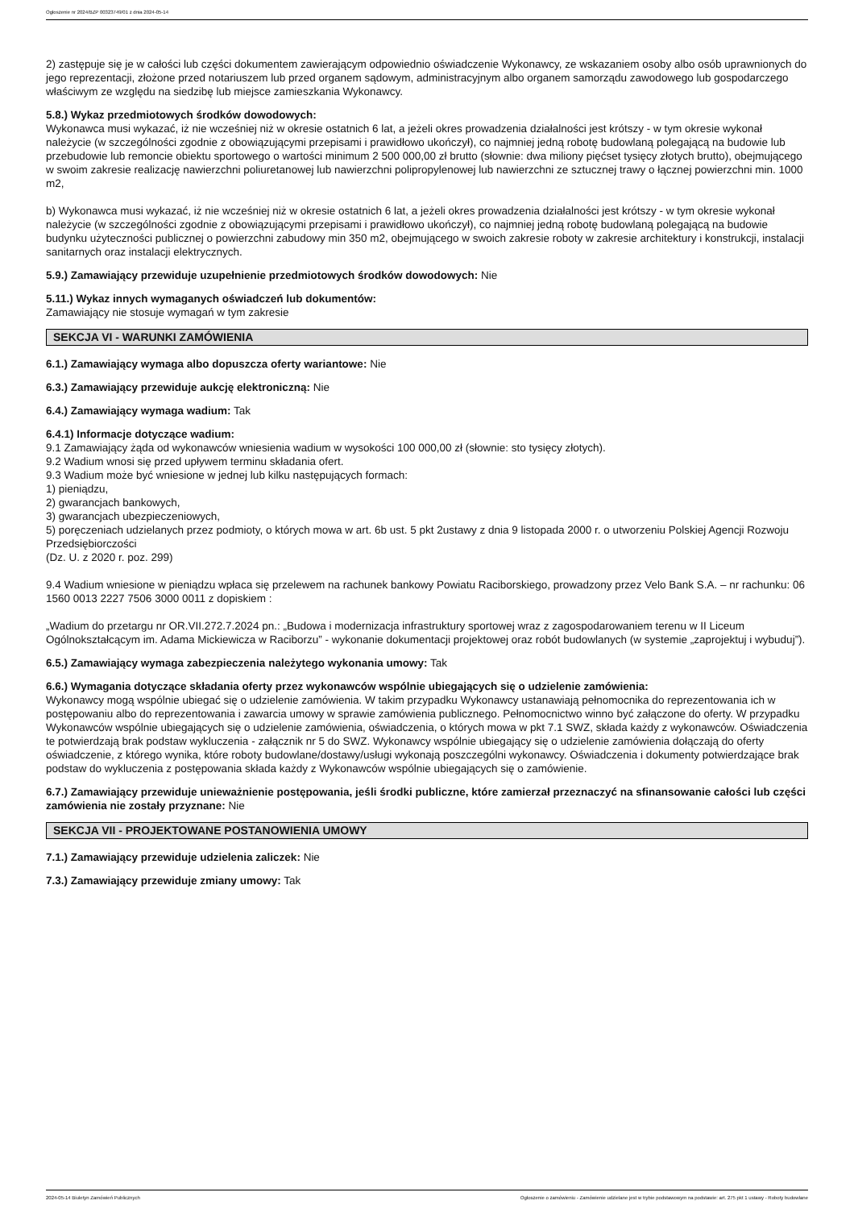Ogłoszenie nr 2024/BZP 00323749/01 z dnia 2024-05-14
2) zastępuje się je w całości lub części dokumentem zawierającym odpowiednio oświadczenie Wykonawcy, ze wskazaniem osoby albo osób uprawnionych do jego reprezentacji, złożone przed notariuszem lub przed organem sądowym, administracyjnym albo organem samorządu zawodowego lub gospodarczego właściwym ze względu na siedzibę lub miejsce zamieszkania Wykonawcy.
5.8.) Wykaz przedmiotowych środków dowodowych:
Wykonawca musi wykazać, iż nie wcześniej niż w okresie ostatnich 6 lat, a jeżeli okres prowadzenia działalności jest krótszy - w tym okresie wykonał należycie (w szczególności zgodnie z obowiązującymi przepisami i prawidłowo ukończył), co najmniej jedną robotę budowlaną polegającą na budowie lub przebudowie lub remoncie obiektu sportowego o wartości minimum 2 500 000,00 zł brutto (słownie: dwa miliony pięćset tysięcy złotych brutto), obejmującego w swoim zakresie realizację nawierzchni poliuretanowej lub nawierzchni polipropylenowej lub nawierzchni ze sztucznej trawy o łącznej powierzchni min. 1000 m2,
b) Wykonawca musi wykazać, iż nie wcześniej niż w okresie ostatnich 6 lat, a jeżeli okres prowadzenia działalności jest krótszy - w tym okresie wykonał należycie (w szczególności zgodnie z obowiązującymi przepisami i prawidłowo ukończył), co najmniej jedną robotę budowlaną polegającą na budowie budynku użyteczności publicznej o powierzchni zabudowy min 350 m2, obejmującego w swoich zakresie roboty w zakresie architektury i konstrukcji, instalacji sanitarnych oraz instalacji elektrycznych.
5.9.) Zamawiający przewiduje uzupełnienie przedmiotowych środków dowodowych: Nie
5.11.) Wykaz innych wymaganych oświadczeń lub dokumentów:
Zamawiający nie stosuje wymagań w tym zakresie
SEKCJA VI - WARUNKI ZAMÓWIENIA
6.1.) Zamawiający wymaga albo dopuszcza oferty wariantowe: Nie
6.3.) Zamawiający przewiduje aukcję elektroniczną: Nie
6.4.) Zamawiający wymaga wadium: Tak
6.4.1) Informacje dotyczące wadium:
9.1 Zamawiający żąda od wykonawców wniesienia wadium w wysokości 100 000,00 zł (słownie: sto tysięcy złotych).
9.2 Wadium wnosi się przed upływem terminu składania ofert.
9.3 Wadium może być wniesione w jednej lub kilku następujących formach:
1) pieniądzu,
2) gwarancjach bankowych,
3) gwarancjach ubezpieczeniowych,
5) poręczeniach udzielanych przez podmioty, o których mowa w art. 6b ust. 5 pkt 2ustawy z dnia 9 listopada 2000 r. o utworzeniu Polskiej Agencji Rozwoju Przedsiębiorczości
(Dz. U. z 2020 r. poz. 299)
9.4 Wadium wniesione w pieniądzu wpłaca się przelewem na rachunek bankowy Powiatu Raciborskiego, prowadzony przez Velo Bank S.A. – nr rachunku: 06 1560 0013 2227 7506 3000 0011 z dopiskiem :
„Wadium do przetargu nr OR.VII.272.7.2024 pn.: „Budowa i modernizacja infrastruktury sportowej wraz z zagospodarowaniem terenu w II Liceum Ogólnokształcącym im. Adama Mickiewicza w Raciborzu” - wykonanie dokumentacji projektowej oraz robót budowlanych (w systemie „zaprojektuj i wybuduj”).
6.5.) Zamawiający wymaga zabezpieczenia należytego wykonania umowy: Tak
6.6.) Wymagania dotyczące składania oferty przez wykonawców wspólnie ubiegających się o udzielenie zamówienia:
Wykonawcy mogą wspólnie ubiegać się o udzielenie zamówienia. W takim przypadku Wykonawcy ustanawiają pełnomocnika do reprezentowania ich w postępowaniu albo do reprezentowania i zawarcia umowy w sprawie zamówienia publicznego. Pełnomocnictwo winno być załączone do oferty. W przypadku Wykonawców wspólnie ubiegających się o udzielenie zamówienia, oświadczenia, o których mowa w pkt 7.1 SWZ, składa każdy z wykonawców. Oświadczenia te potwierdzają brak podstaw wykluczenia - załącznik nr 5 do SWZ. Wykonawcy wspólnie ubiegający się o udzielenie zamówienia dołączają do oferty oświadczenie, z którego wynika, które roboty budowlane/dostawy/usługi wykonają poszczególni wykonawcy. Oświadczenia i dokumenty potwierdzające brak podstaw do wykluczenia z postępowania składa każdy z Wykonawców wspólnie ubiegających się o zamówienie.
6.7.) Zamawiający przewiduje unieważnienie postępowania, jeśli środki publiczne, które zamierzał przeznaczyć na sfinansowanie całości lub części zamówienia nie zostały przyznane: Nie
SEKCJA VII - PROJEKTOWANE POSTANOWIENIA UMOWY
7.1.) Zamawiający przewiduje udzielenia zaliczek: Nie
7.3.) Zamawiający przewiduje zmiany umowy: Tak
2024-05-14 Biuletyn Zamówień Publicznych Ogłoszenie o zamówieniu - Zamówienie udzielane jest w trybie podstawowym na podstawie: art. 275 pkt 1 ustawy - Roboty budowlane